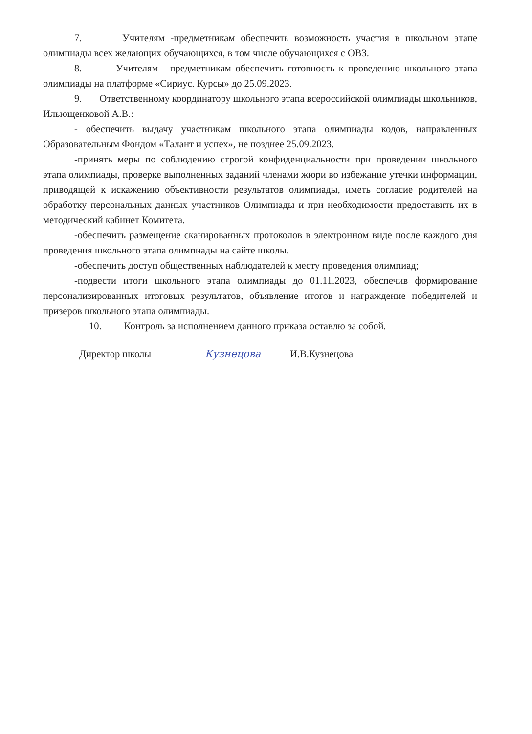7. Учителям -предметникам обеспечить возможность участия в школьном этапе олимпиады всех желающих обучающихся, в том числе обучающихся с ОВЗ.
8. Учителям - предметникам обеспечить готовность к проведению школьного этапа олимпиады на платформе «Сириус. Курсы» до 25.09.2023.
9. Ответственному координатору школьного этапа всероссийской олимпиады школьников, Ильющенковой А.В.:
- обеспечить выдачу участникам школьного этапа олимпиады кодов, направленных Образовательным Фондом «Талант и успех», не позднее 25.09.2023.
-принять меры по соблюдению строгой конфиденциальности при проведении школьного этапа олимпиады, проверке выполненных заданий членами жюри во избежание утечки информации, приводящей к искажению объективности результатов олимпиады, иметь согласие родителей на обработку персональных данных участников Олимпиады и при необходимости предоставить их в методический кабинет Комитета.
-обеспечить размещение сканированных протоколов в электронном виде после каждого дня проведения школьного этапа олимпиады на сайте школы.
-обеспечить доступ общественных наблюдателей к месту проведения олимпиад;
-подвести итоги школьного этапа олимпиады до 01.11.2023, обеспечив формирование персонализированных итоговых результатов, объявление итогов и награждение победителей и призеров школьного этапа олимпиады.
10. Контроль за исполнением данного приказа оставлю за собой.
Директор школы Кузнецова И.В.Кузнецова